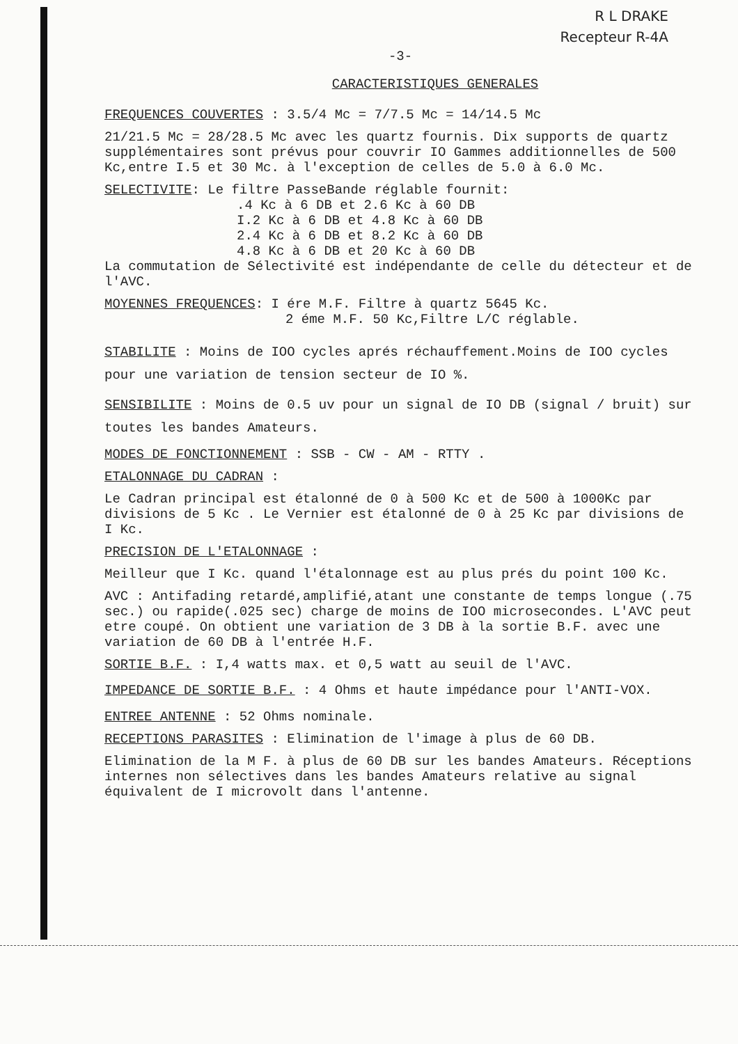R L DRAKE
Recepteur R-4A
-3-
CARACTERISTIQUES GENERALES
FREQUENCES COUVERTES : 3.5/4 Mc = 7/7.5 Mc = 14/14.5 Mc
21/21.5 Mc = 28/28.5 Mc avec les quartz fournis. Dix supports de quartz supplémentaires sont prévus pour couvrir IO Gammes additionnelles de 500 Kc,entre I.5 et 30 Mc. à l'exception de celles de 5.0 à 6.0 Mc.
SELECTIVITE: Le filtre PasseBande réglable fournit:
.4 Kc à 6 DB et 2.6 Kc à 60 DB
I.2 Kc à 6 DB et 4.8 Kc à 60 DB
2.4 Kc à 6 DB et 8.2 Kc à 60 DB
4.8 Kc à 6 DB et 20 Kc à 60 DB
La commutation de Sélectivité est indépendante de celle du détecteur et de l'AVC.
MOYENNES FREQUENCES: I ére M.F. Filtre à quartz 5645 Kc.
2 éme M.F. 50 Kc,Filtre L/C réglable.
STABILITE : Moins de IOO cycles aprés réchauffement.Moins de IOO cycles pour une variation de tension secteur de IO %.
SENSIBILITE : Moins de 0.5 uv pour un signal de IO DB (signal / bruit) sur toutes les bandes Amateurs.
MODES DE FONCTIONNEMENT : SSB - CW - AM - RTTY .
ETALONNAGE DU CADRAN :
Le Cadran principal est étalonné de 0 à 500 Kc et de 500 à 1000Kc par divisions de 5 Kc . Le Vernier est étalonné de 0 à 25 Kc par divisions de I Kc.
PRECISION DE L'ETALONNAGE :
Meilleur que I Kc. quand l'étalonnage est au plus prés du point 100 Kc.
AVC : Antifading retardé,amplifié,atant une constante de temps longue (.75 sec.) ou rapide(.025 sec) charge de moins de IOO microsecondes. L'AVC peut etre coupé. On obtient une variation de 3 DB à la sortie B.F. avec une variation de 60 DB à l'entrée H.F.
SORTIE B.F. : I,4 watts max. et 0,5 watt au seuil de l'AVC.
IMPEDANCE DE SORTIE B.F. : 4 Ohms et haute impédance pour l'ANTI-VOX.
ENTREE ANTENNE : 52 Ohms nominale.
RECEPTIONS PARASITES : Elimination de l'image à plus de 60 DB.
Elimination de la M F. à plus de 60 DB sur les bandes Amateurs. Réceptions internes non sélectives dans les bandes Amateurs relative au signal équivalent de I microvolt dans l'antenne.